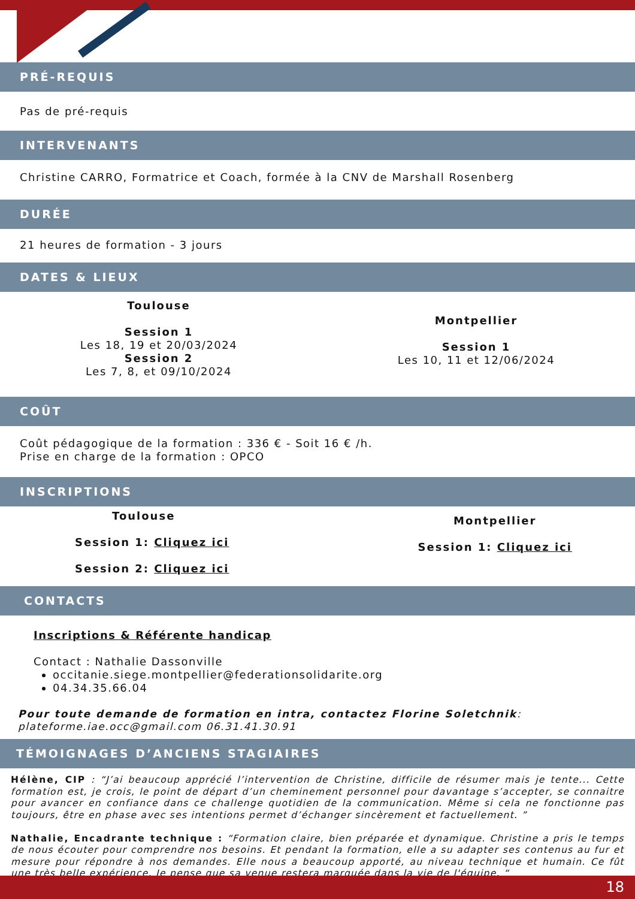PRÉ-REQUIS
Pas de pré-requis
INTERVENANTS
Christine CARRO, Formatrice et Coach, formée à la CNV de Marshall Rosenberg
DURÉE
21 heures de formation - 3 jours
DATES & LIEUX
Toulouse
Session 1
Les 18, 19 et 20/03/2024
Session 2
Les 7, 8, et 09/10/2024
Montpellier
Session 1
Les 10, 11 et 12/06/2024
COÛT
Coût pédagogique de la formation : 336 € - Soit 16 € /h.
Prise en charge de la formation : OPCO
INSCRIPTIONS
Toulouse
Session 1: Cliquez ici
Session 2: Cliquez ici
Montpellier
Session 1: Cliquez ici
CONTACTS
Inscriptions & Référente handicap
Contact : Nathalie Dassonville
occitanie.siege.montpellier@federationsolidarite.org
04.34.35.66.04
Pour toute demande de formation en intra, contactez Florine Soletchnik:
plateforme.iae.occ@gmail.com 06.31.41.30.91
TÉMOIGNAGES D’ANCIENS STAGIAIRES
Hélène, CIP : “J’ai beaucoup apprécié l’intervention de Christine, difficile de résumer mais je tente... Cette formation est, je crois, le point de départ d’un cheminement personnel pour davantage s’accepter, se connaitre pour avancer en confiance dans ce challenge quotidien de la communication. Même si cela ne fonctionne pas toujours, être en phase avec ses intentions permet d’échanger sincèrement et factuellement. ”
Nathalie, Encadrante technique : “Formation claire, bien préparée et dynamique. Christine a pris le temps de nous écouter pour comprendre nos besoins. Et pendant la formation, elle a su adapter ses contenus au fur et mesure pour répondre à nos demandes. Elle nous a beaucoup apporté, au niveau technique et humain. Ce fût une très belle expérience. Je pense que sa venue restera marquée dans la vie de l'équipe. “
18